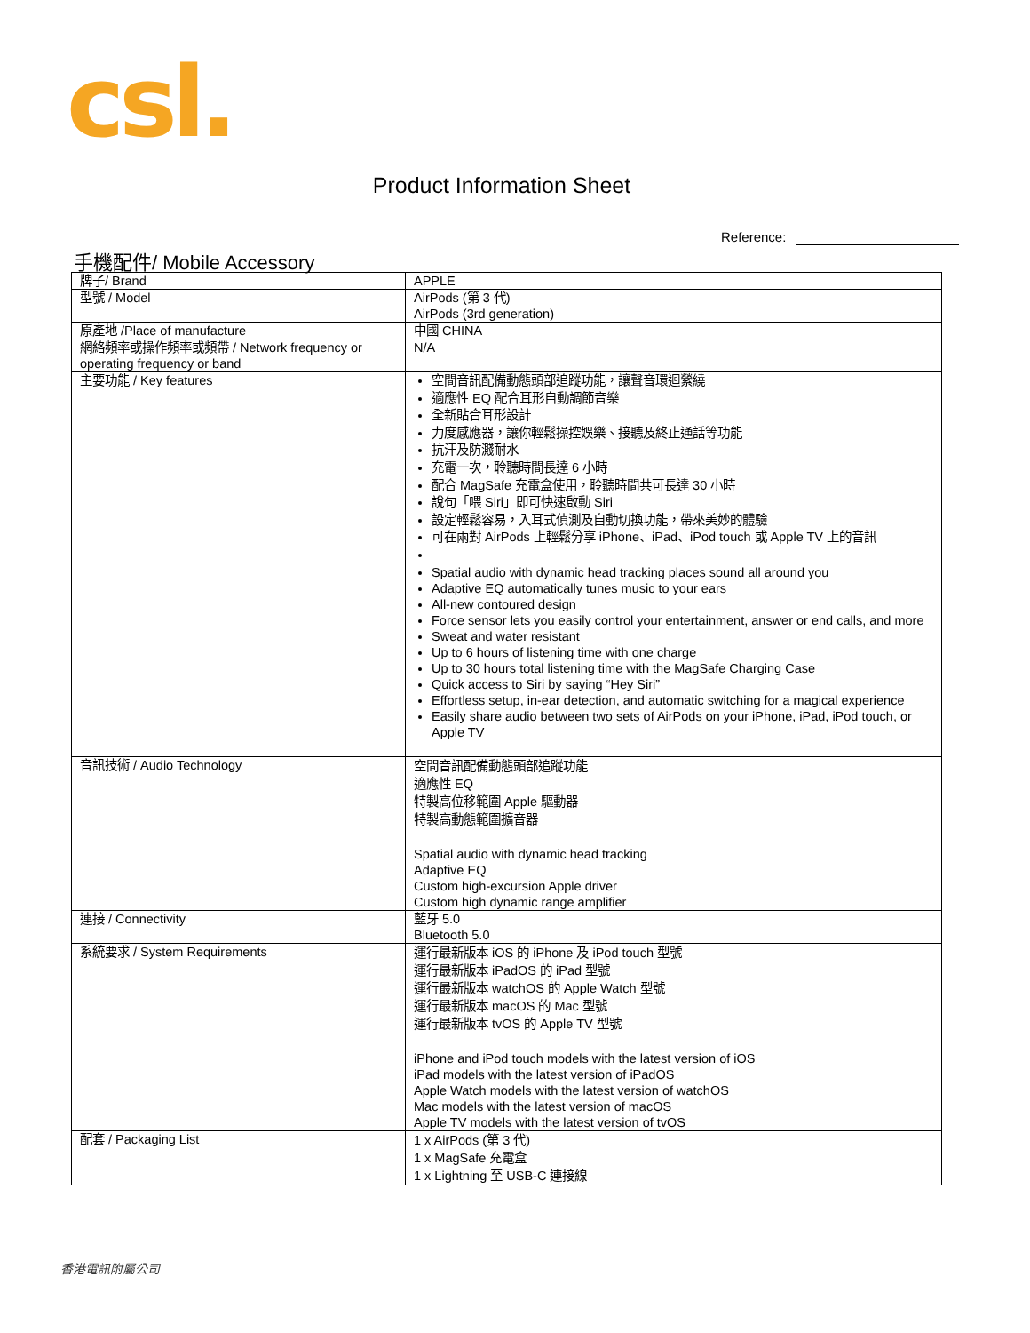csl.
Product Information Sheet
Reference:
手機配件/ Mobile Accessory
| 牌子/ Brand | APPLE |
| 型號 / Model | AirPods (第 3 代) AirPods (3rd generation) |
| 原產地 /Place of manufacture | 中國 CHINA |
| 網絡頻率或操作頻率或頻帶 / Network frequency or operating frequency or band | N/A |
| 主要功能 / Key features | 空間音訊配備動態頭部追蹤功能，讓聲音環迴縈繞 適應性 EQ 配合耳形自動調節音樂 全新貼合耳形設計 力度感應器，讓你輕鬆操控娛樂、接聽及終止通話等功能 抗汗及防濺耐水 充電一次，聆聽時間長達 6 小時 配合 MagSafe 充電盒使用，聆聽時間共可長達 30 小時 說句「喂 Siri」即可快速啟動 Siri 設定輕鬆容易，入耳式偵測及自動切換功能，帶來美妙的體驗 可在兩對 AirPods 上輕鬆分享 iPhone、iPad、iPod touch 或 Apple TV 上的音訊 Spatial audio with dynamic head tracking places sound all around you Adaptive EQ automatically tunes music to your ears All-new contoured design Force sensor lets you easily control your entertainment, answer or end calls, and more Sweat and water resistant Up to 6 hours of listening time with one charge Up to 30 hours total listening time with the MagSafe Charging Case Quick access to Siri by saying “Hey Siri” Effortless setup, in-ear detection, and automatic switching for a magical experience Easily share audio between two sets of AirPods on your iPhone, iPad, iPod touch, or Apple TV |
| 音訊技術 / Audio Technology | 空間音訊配備動態頭部追蹤功能 適應性 EQ 特製高位移範圍 Apple 驅動器 特製高動態範圍擴音器 Spatial audio with dynamic head tracking Adaptive EQ Custom high-excursion Apple driver Custom high dynamic range amplifier |
| 連接 / Connectivity | 藍牙 5.0 Bluetooth 5.0 |
| 系統要求 / System Requirements | 運行最新版本 iOS 的 iPhone 及 iPod touch 型號 運行最新版本 iPadOS 的 iPad 型號 運行最新版本 watchOS 的 Apple Watch 型號 運行最新版本 macOS 的 Mac 型號 運行最新版本 tvOS 的 Apple TV 型號 iPhone and iPod touch models with the latest version of iOS iPad models with the latest version of iPadOS Apple Watch models with the latest version of watchOS Mac models with the latest version of macOS Apple TV models with the latest version of tvOS |
| 配套 / Packaging List | 1 x AirPods (第 3 代) 1 x MagSafe 充電盒 1 x Lightning 至 USB-C 連接線 |
香港電訊附屬公司